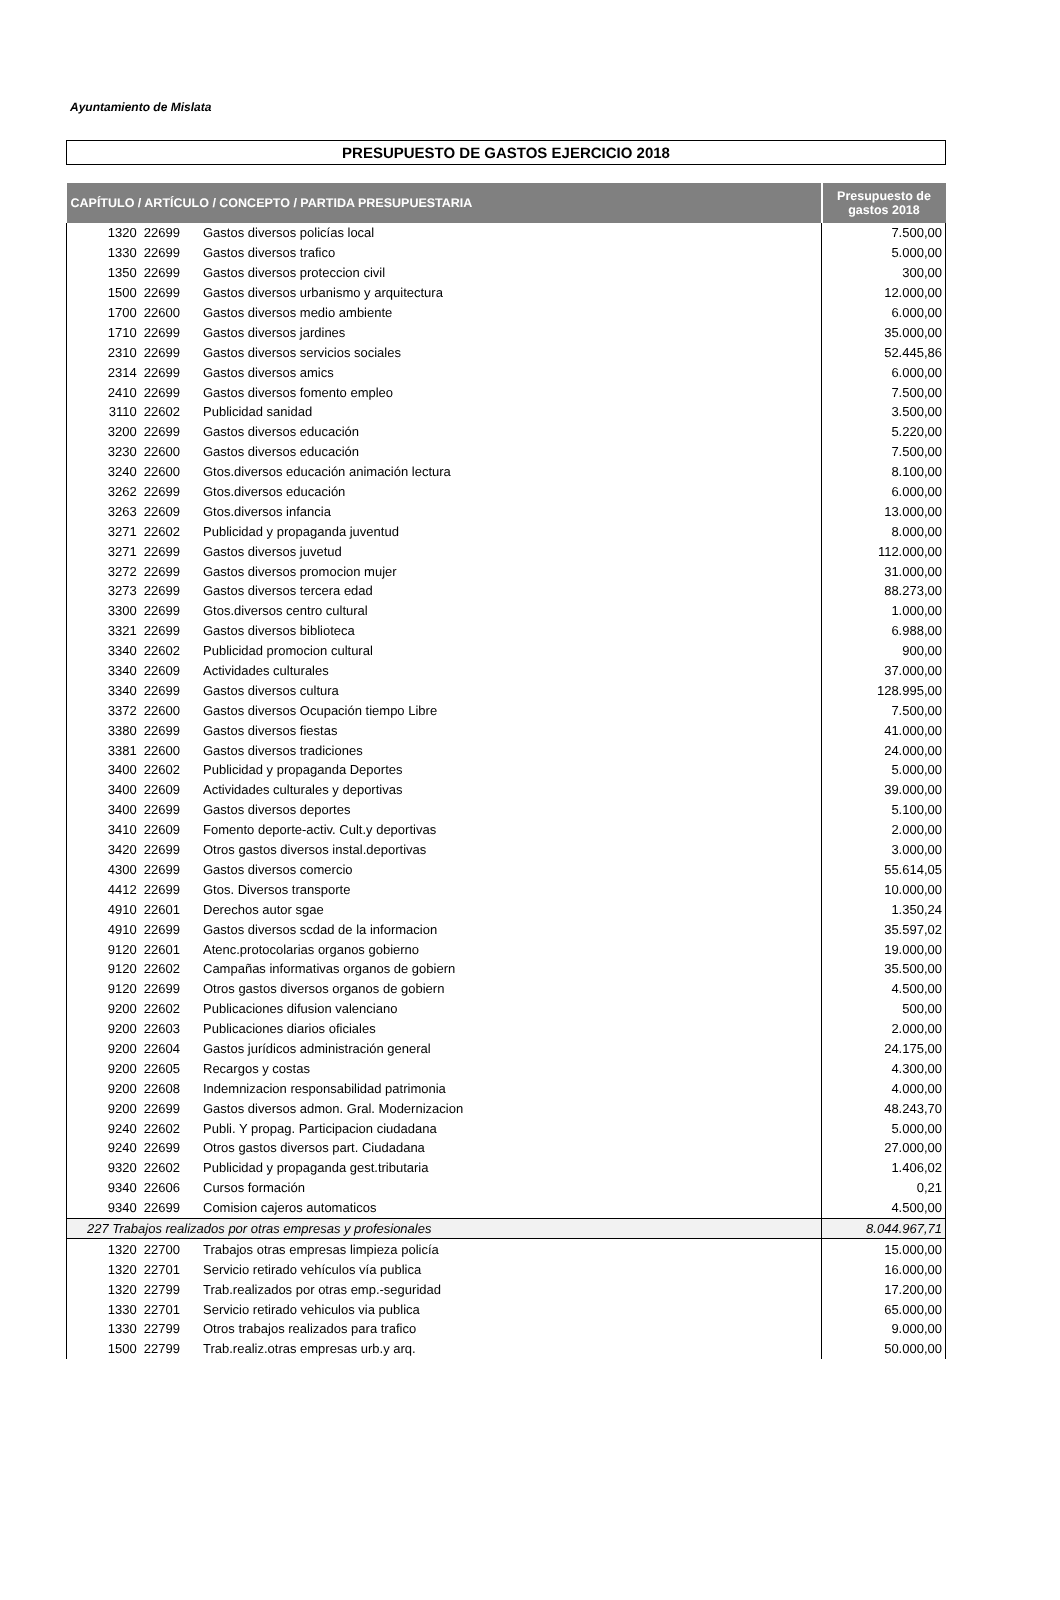Ayuntamiento de Mislata
PRESUPUESTO DE GASTOS EJERCICIO 2018
| CAPÍTULO / ARTÍCULO / CONCEPTO / PARTIDA PRESUPUESTARIA | | Presupuesto de gastos 2018 |
| --- | --- | --- |
| 1320 22699 | Gastos diversos policías local | 7.500,00 |
| 1330 22699 | Gastos diversos trafico | 5.000,00 |
| 1350 22699 | Gastos diversos proteccion civil | 300,00 |
| 1500 22699 | Gastos diversos urbanismo y arquitectura | 12.000,00 |
| 1700 22600 | Gastos diversos medio ambiente | 6.000,00 |
| 1710 22699 | Gastos diversos jardines | 35.000,00 |
| 2310 22699 | Gastos diversos servicios sociales | 52.445,86 |
| 2314 22699 | Gastos diversos amics | 6.000,00 |
| 2410 22699 | Gastos diversos fomento empleo | 7.500,00 |
| 3110 22602 | Publicidad sanidad | 3.500,00 |
| 3200 22699 | Gastos diversos educación | 5.220,00 |
| 3230 22600 | Gastos diversos educación | 7.500,00 |
| 3240 22600 | Gtos.diversos educación animación lectura | 8.100,00 |
| 3262 22699 | Gtos.diversos educación | 6.000,00 |
| 3263 22609 | Gtos.diversos infancia | 13.000,00 |
| 3271 22602 | Publicidad y propaganda juventud | 8.000,00 |
| 3271 22699 | Gastos diversos juvetud | 112.000,00 |
| 3272 22699 | Gastos diversos promocion mujer | 31.000,00 |
| 3273 22699 | Gastos diversos tercera edad | 88.273,00 |
| 3300 22699 | Gtos.diversos centro cultural | 1.000,00 |
| 3321 22699 | Gastos diversos biblioteca | 6.988,00 |
| 3340 22602 | Publicidad promocion cultural | 900,00 |
| 3340 22609 | Actividades culturales | 37.000,00 |
| 3340 22699 | Gastos diversos cultura | 128.995,00 |
| 3372 22600 | Gastos diversos Ocupación tiempo Libre | 7.500,00 |
| 3380 22699 | Gastos diversos fiestas | 41.000,00 |
| 3381 22600 | Gastos diversos tradiciones | 24.000,00 |
| 3400 22602 | Publicidad y propaganda Deportes | 5.000,00 |
| 3400 22609 | Actividades culturales y deportivas | 39.000,00 |
| 3400 22699 | Gastos diversos deportes | 5.100,00 |
| 3410 22609 | Fomento deporte-activ. Cult.y deportivas | 2.000,00 |
| 3420 22699 | Otros gastos diversos instal.deportivas | 3.000,00 |
| 4300 22699 | Gastos diversos comercio | 55.614,05 |
| 4412 22699 | Gtos. Diversos transporte | 10.000,00 |
| 4910 22601 | Derechos autor sgae | 1.350,24 |
| 4910 22699 | Gastos diversos scdad de la informacion | 35.597,02 |
| 9120 22601 | Atenc.protocolarias organos gobierno | 19.000,00 |
| 9120 22602 | Campañas informativas organos de gobiern | 35.500,00 |
| 9120 22699 | Otros gastos diversos organos de gobiern | 4.500,00 |
| 9200 22602 | Publicaciones difusion valenciano | 500,00 |
| 9200 22603 | Publicaciones diarios oficiales | 2.000,00 |
| 9200 22604 | Gastos jurídicos administración general | 24.175,00 |
| 9200 22605 | Recargos y costas | 4.300,00 |
| 9200 22608 | Indemnizacion responsabilidad patrimonia | 4.000,00 |
| 9200 22699 | Gastos diversos admon. Gral. Modernizacion | 48.243,70 |
| 9240 22602 | Publi. Y propag. Participacion ciudadana | 5.000,00 |
| 9240 22699 | Otros gastos diversos part. Ciudadana | 27.000,00 |
| 9320 22602 | Publicidad y propaganda gest.tributaria | 1.406,02 |
| 9340 22606 | Cursos formación | 0,21 |
| 9340 22699 | Comision cajeros automaticos | 4.500,00 |
| 227 Trabajos realizados por otras empresas y profesionales | | 8.044.967,71 |
| 1320 22700 | Trabajos otras empresas limpieza policía | 15.000,00 |
| 1320 22701 | Servicio retirado vehículos vía publica | 16.000,00 |
| 1320 22799 | Trab.realizados por otras emp.-seguridad | 17.200,00 |
| 1330 22701 | Servicio retirado vehiculos via publica | 65.000,00 |
| 1330 22799 | Otros trabajos realizados para trafico | 9.000,00 |
| 1500 22799 | Trab.realiz.otras empresas urb.y arq. | 50.000,00 |